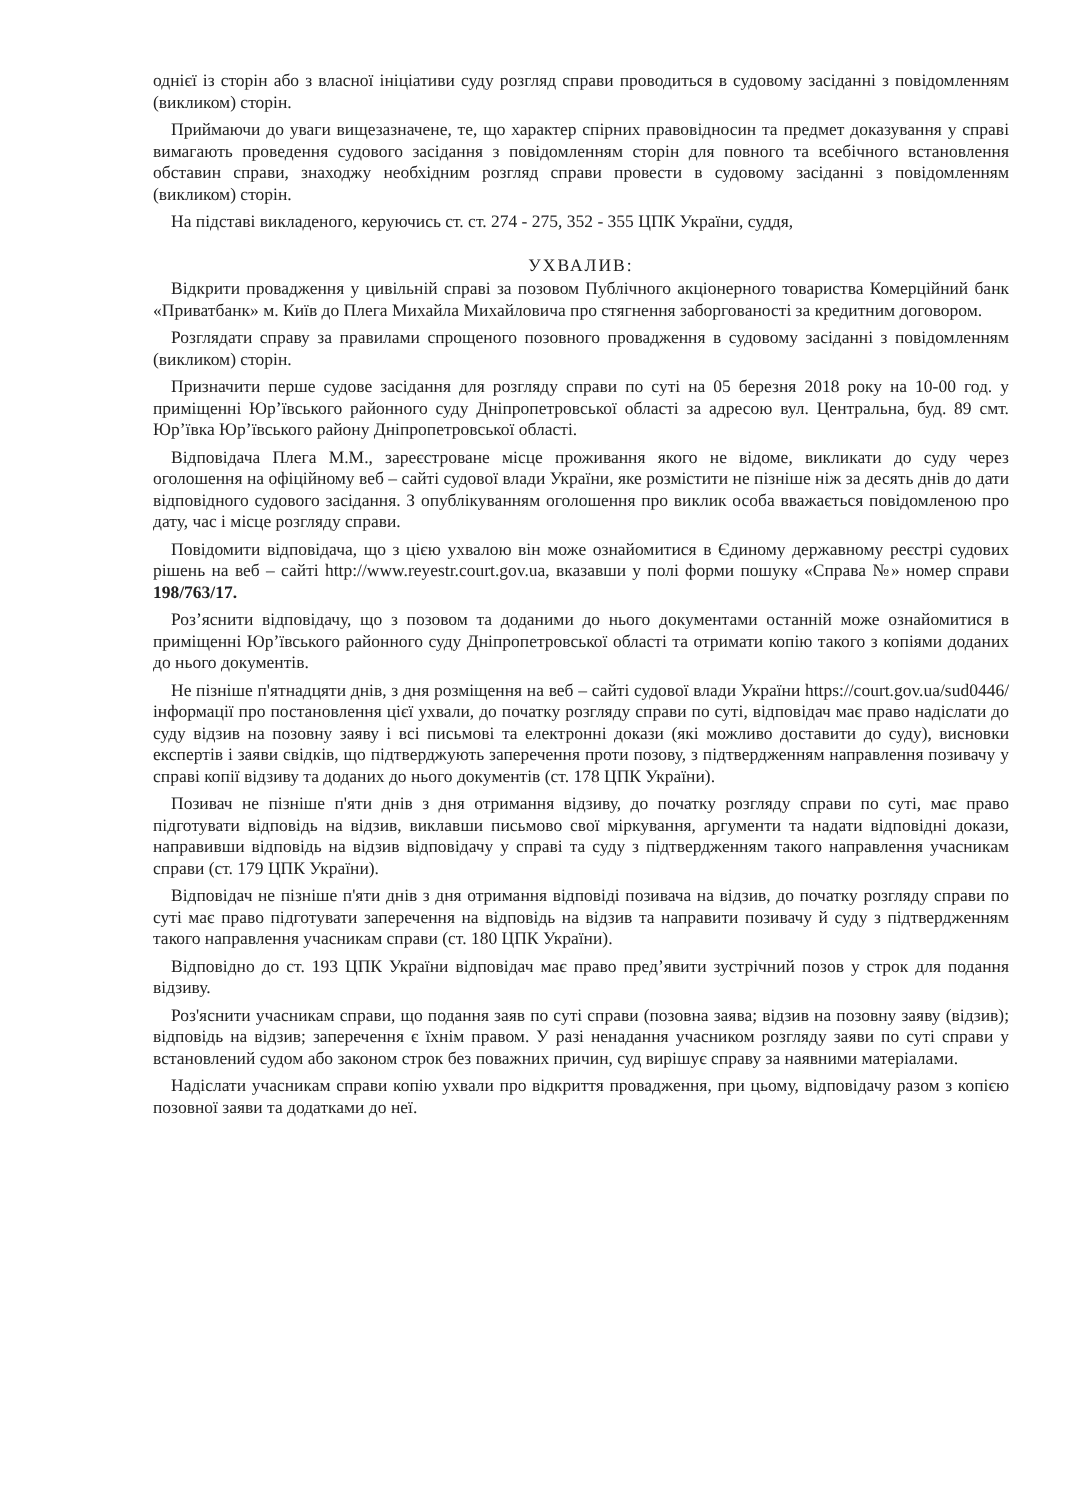однієї із сторін або з власної ініціативи суду розгляд справи проводиться в судовому засіданні з повідомленням (викликом) сторін.
Приймаючи до уваги вищезазначене, те, що характер спірних правовідносин та предмет доказування у справі вимагають проведення судового засідання з повідомленням сторін для повного та всебічного встановлення обставин справи, знаходжу необхідним розгляд справи провести в судовому засіданні з повідомленням (викликом) сторін.
На підставі викладеного, керуючись ст. ст. 274 - 275, 352 - 355 ЦПК України, суддя,
УХВАЛИВ:
Відкрити провадження у цивільній справі за позовом Публічного акціонерного товариства Комерційний банк «Приватбанк» м. Київ до Плега Михайла Михайловича про стягнення заборгованості за кредитним договором.
Розглядати справу за правилами спрощеного позовного провадження в судовому засіданні з повідомленням (викликом) сторін.
Призначити перше судове засідання для розгляду справи по суті на 05 березня 2018 року на 10-00 год. у приміщенні Юр’ївського районного суду Дніпропетровської області за адресою вул. Центральна, буд. 89 смт. Юр’ївка Юр’ївського району Дніпропетровської області.
Відповідача Плега М.М., зареєстроване місце проживання якого не відоме, викликати до суду через оголошення на офіційному веб – сайті судової влади України, яке розмістити не пізніше ніж за десять днів до дати відповідного судового засідання. З опублікуванням оголошення про виклик особа вважається повідомленою про дату, час і місце розгляду справи.
Повідомити відповідача, що з цією ухвалою він може ознайомитися в Єдиному державному реєстрі судових рішень на веб – сайті http://www.reyestr.court.gov.ua, вказавши у полі форми пошуку «Справа №» номер справи 198/763/17.
Роз’яснити відповідачу, що з позовом та доданими до нього документами останній може ознайомитися в приміщенні Юр’ївського районного суду Дніпропетровської області та отримати копію такого з копіями доданих до нього документів.
Не пізніше п'ятнадцяти днів, з дня розміщення на веб – сайті судової влади України https://court.gov.ua/sud0446/ інформації про постановлення цієї ухвали, до початку розгляду справи по суті, відповідач має право надіслати до суду відзив на позовну заяву і всі письмові та електронні докази (які можливо доставити до суду), висновки експертів і заяви свідків, що підтверджують заперечення проти позову, з підтвердженням направлення позивачу у справі копії відзиву та доданих до нього документів (ст. 178 ЦПК України).
Позивач не пізніше п'яти днів з дня отримання відзиву, до початку розгляду справи по суті, має право підготувати відповідь на відзив, виклавши письмово свої міркування, аргументи та надати відповідні докази, направивши відповідь на відзив відповідачу у справі та суду з підтвердженням такого направлення учасникам справи (ст. 179 ЦПК України).
Відповідач не пізніше п'яти днів з дня отримання відповіді позивача на відзив, до початку розгляду справи по суті має право підготувати заперечення на відповідь на відзив та направити позивачу й суду з підтвердженням такого направлення учасникам справи (ст. 180 ЦПК України).
Відповідно до ст. 193 ЦПК України відповідач має право пред’явити зустрічний позов у строк для подання відзиву.
Роз'яснити учасникам справи, що подання заяв по суті справи (позовна заява; відзив на позовну заяву (відзив); відповідь на відзив; заперечення є їхнім правом. У разі ненадання учасником розгляду заяви по суті справи у встановлений судом або законом строк без поважних причин, суд вирішує справу за наявними матеріалами.
Надіслати учасникам справи копію ухвали про відкриття провадження, при цьому, відповідачу разом з копією позовної заяви та додатками до неї.